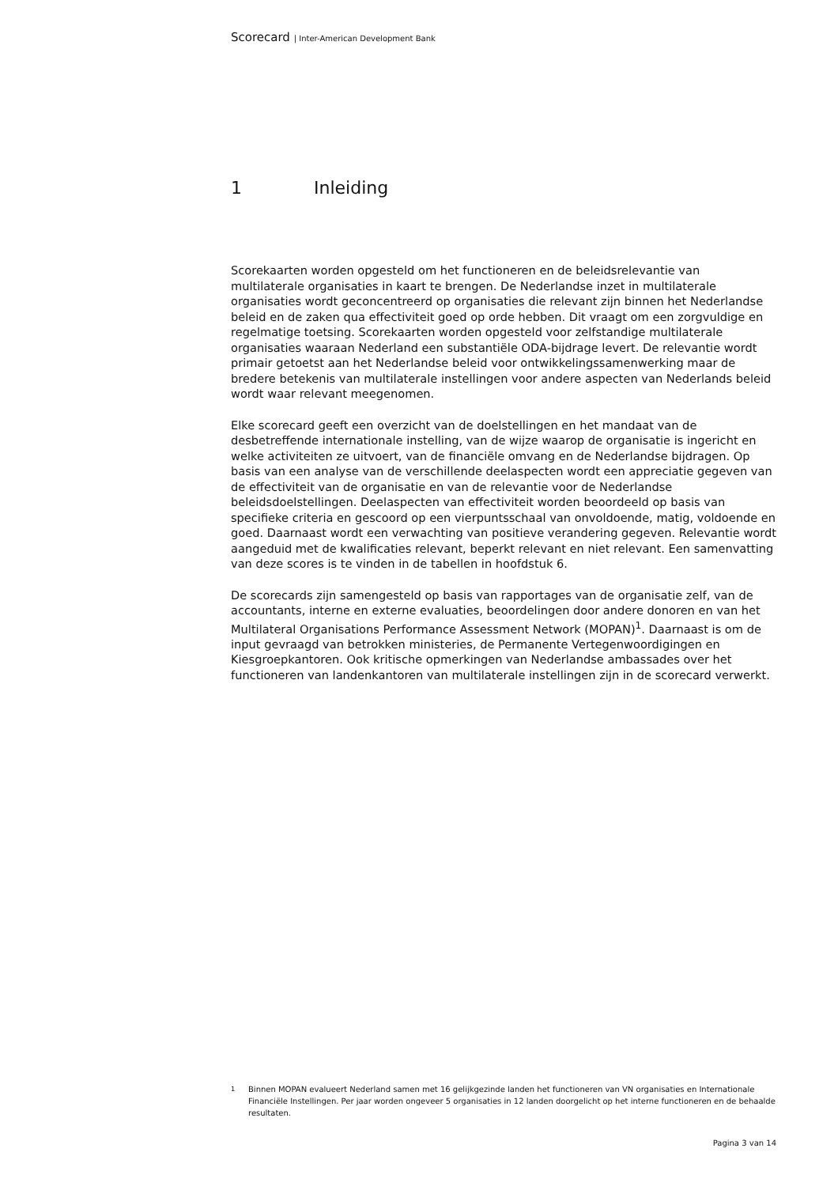Scorecard | Inter-American Development Bank
1 Inleiding
Scorekaarten worden opgesteld om het functioneren en de beleidsrelevantie van multilaterale organisaties in kaart te brengen. De Nederlandse inzet in multilaterale organisaties wordt geconcentreerd op organisaties die relevant zijn binnen het Nederlandse beleid en de zaken qua effectiviteit goed op orde hebben. Dit vraagt om een zorgvuldige en regelmatige toetsing. Scorekaarten worden opgesteld voor zelfstandige multilaterale organisaties waaraan Nederland een substantiële ODA-bijdrage levert. De relevantie wordt primair getoetst aan het Nederlandse beleid voor ontwikkelingssamenwerking maar de bredere betekenis van multilaterale instellingen voor andere aspecten van Nederlands beleid wordt waar relevant meegenomen.
Elke scorecard geeft een overzicht van de doelstellingen en het mandaat van de desbetreffende internationale instelling, van de wijze waarop de organisatie is ingericht en welke activiteiten ze uitvoert, van de financiële omvang en de Nederlandse bijdragen. Op basis van een analyse van de verschillende deelaspecten wordt een appreciatie gegeven van de effectiviteit van de organisatie en van de relevantie voor de Nederlandse beleidsdoelstellingen. Deelaspecten van effectiviteit worden beoordeeld op basis van specifieke criteria en gescoord op een vierpuntsschaal van onvoldoende, matig, voldoende en goed. Daarnaast wordt een verwachting van positieve verandering gegeven. Relevantie wordt aangeduid met de kwalificaties relevant, beperkt relevant en niet relevant. Een samenvatting van deze scores is te vinden in de tabellen in hoofdstuk 6.
De scorecards zijn samengesteld op basis van rapportages van de organisatie zelf, van de accountants, interne en externe evaluaties, beoordelingen door andere donoren en van het Multilateral Organisations Performance Assessment Network (MOPAN)<sup>1</sup>. Daarnaast is om de input gevraagd van betrokken ministeries, de Permanente Vertegenwoordigingen en Kiesgroepkantoren. Ook kritische opmerkingen van Nederlandse ambassades over het functioneren van landenkantoren van multilaterale instellingen zijn in de scorecard verwerkt.
<sup>1</sup> Binnen MOPAN evalueert Nederland samen met 16 gelijkgezinde landen het functioneren van VN organisaties en Internationale Financiële Instellingen. Per jaar worden ongeveer 5 organisaties in 12 landen doorgelicht op het interne functioneren en de behaalde resultaten.
Pagina 3 van 14